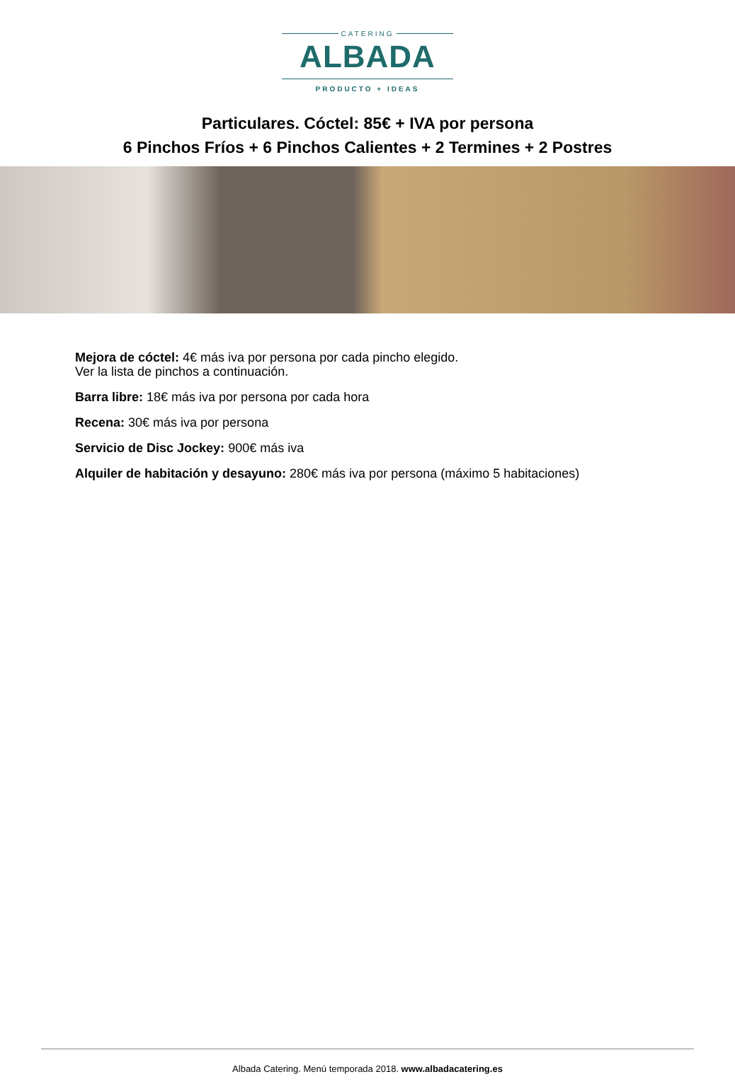CATERING
ALBADA
PRODUCTO + IDEAS
Particulares. Cóctel: 85€ + IVA por persona
6 Pinchos Fríos + 6 Pinchos Calientes + 2 Termines + 2 Postres
Mejora de cóctel: 4€ más iva por persona por cada pincho elegido.
Ver la lista de pinchos a continuación.
Barra libre: 18€ más iva por persona por cada hora
Recena: 30€ más iva por persona
Servicio de Disc Jockey: 900€ más iva
Alquiler de habitación y desayuno: 280€ más iva por persona (máximo 5 habitaciones)
Albada Catering. Menú temporada 2018. www.albadacatering.es